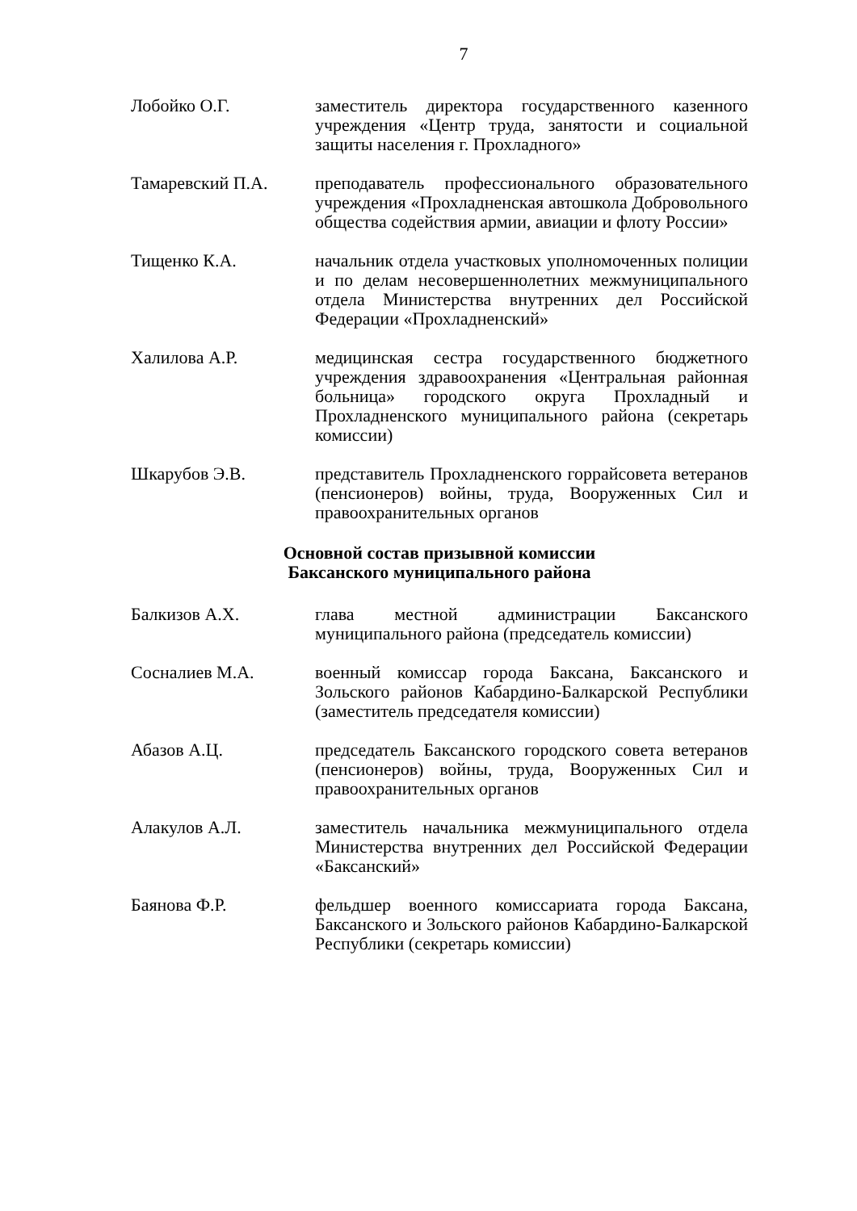7
Лобойко О.Г. заместитель директора государственного казенного учреждения «Центр труда, занятости и социальной защиты населения г. Прохладного»
Тамаревский П.А. преподаватель профессионального образовательного учреждения «Прохладненская автошкола Добровольного общества содействия армии, авиации и флоту России»
Тищенко К.А. начальник отдела участковых уполномоченных полиции и по делам несовершеннолетних межмуниципального отдела Министерства внутренних дел Российской Федерации «Прохладненский»
Халилова А.Р. медицинская сестра государственного бюджетного учреждения здравоохранения «Центральная районная больница» городского округа Прохладный и Прохладненского муниципального района (секретарь комиссии)
Шкарубов Э.В. представитель Прохладненского горрайсовета ветеранов (пенсионеров) войны, труда, Вооруженных Сил и правоохранительных органов
Основной состав призывной комиссии
Баксанского муниципального района
Балкизов А.Х. глава местной администрации Баксанского муниципального района (председатель комиссии)
Сосналиев М.А. военный комиссар города Баксана, Баксанского и Зольского районов Кабардино-Балкарской Республики (заместитель председателя комиссии)
Абазов А.Ц. председатель Баксанского городского совета ветеранов (пенсионеров) войны, труда, Вооруженных Сил и правоохранительных органов
Алакулов А.Л. заместитель начальника межмуниципального отдела Министерства внутренних дел Российской Федерации «Баксанский»
Баянова Ф.Р. фельдшер военного комиссариата города Баксана, Баксанского и Зольского районов Кабардино-Балкарской Республики (секретарь комиссии)